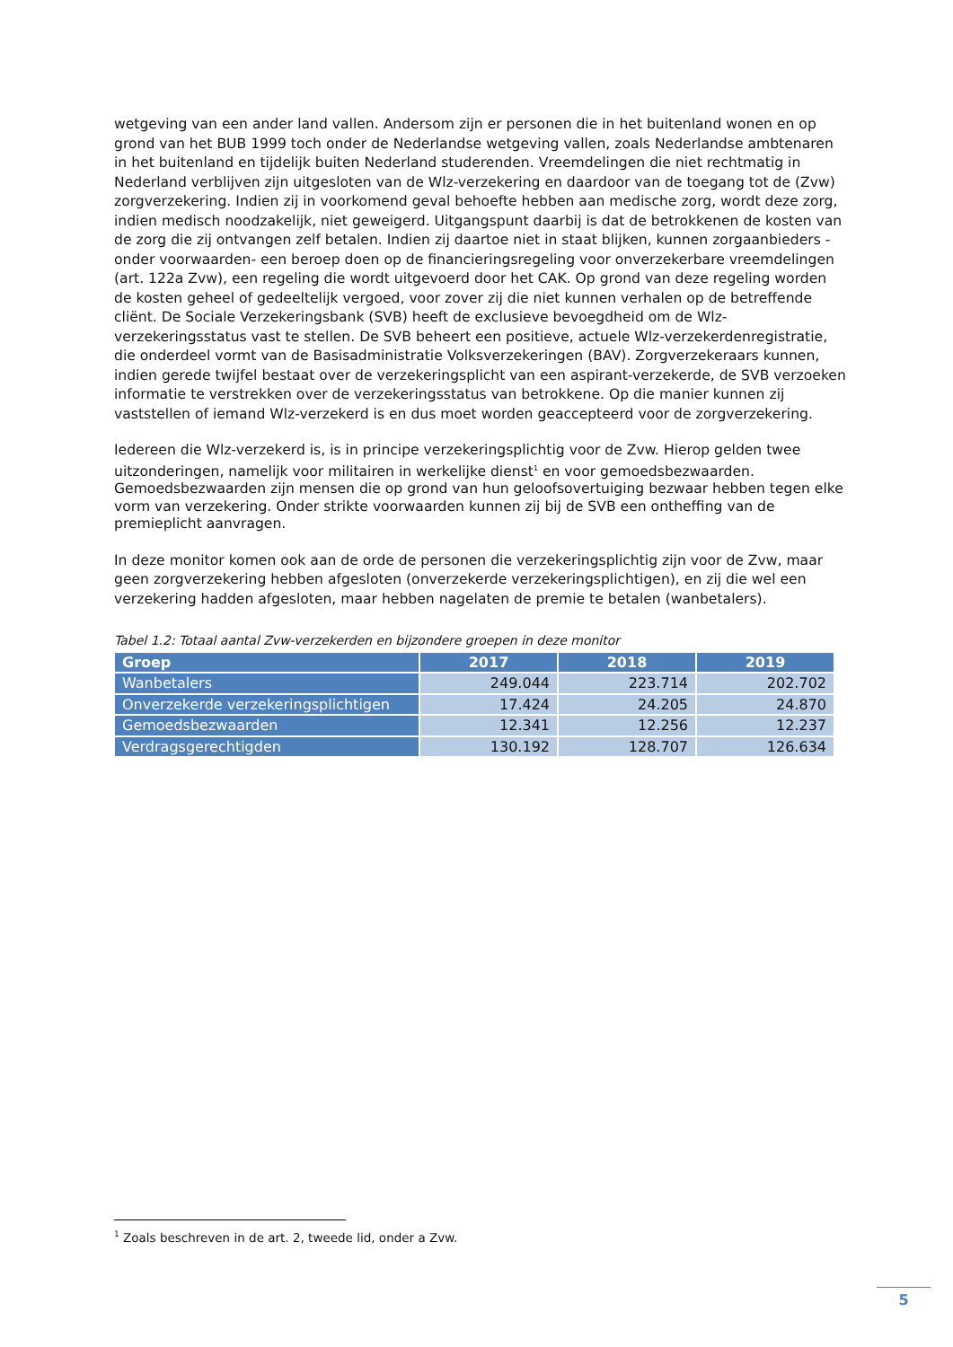wetgeving van een ander land vallen. Andersom zijn er personen die in het buitenland wonen en op grond van het BUB 1999 toch onder de Nederlandse wetgeving vallen, zoals Nederlandse ambtenaren in het buitenland en tijdelijk buiten Nederland studerenden. Vreemdelingen die niet rechtmatig in Nederland verblijven zijn uitgesloten van de Wlz-verzekering en daardoor van de toegang tot de (Zvw) zorgverzekering. Indien zij in voorkomend geval behoefte hebben aan medische zorg, wordt deze zorg, indien medisch noodzakelijk, niet geweigerd. Uitgangspunt daarbij is dat de betrokkenen de kosten van de zorg die zij ontvangen zelf betalen. Indien zij daartoe niet in staat blijken, kunnen zorgaanbieders -onder voorwaarden- een beroep doen op de financieringsregeling voor onverzekerbare vreemdelingen (art. 122a Zvw), een regeling die wordt uitgevoerd door het CAK. Op grond van deze regeling worden de kosten geheel of gedeeltelijk vergoed, voor zover zij die niet kunnen verhalen op de betreffende cliënt. De Sociale Verzekeringsbank (SVB) heeft de exclusieve bevoegdheid om de Wlz-verzekeringsstatus vast te stellen. De SVB beheert een positieve, actuele Wlz-verzekerdenregistratie, die onderdeel vormt van de Basisadministratie Volksverzekeringen (BAV). Zorgverzekeraars kunnen, indien gerede twijfel bestaat over de verzekeringsplicht van een aspirant-verzekerde, de SVB verzoeken informatie te verstrekken over de verzekeringsstatus van betrokkene. Op die manier kunnen zij vaststellen of iemand Wlz-verzekerd is en dus moet worden geaccepteerd voor de zorgverzekering.
Iedereen die Wlz-verzekerd is, is in principe verzekeringsplichtig voor de Zvw. Hierop gelden twee uitzonderingen, namelijk voor militairen in werkelijke dienst<sup>1</sup> en voor gemoedsbezwaarden. Gemoedsbezwaarden zijn mensen die op grond van hun geloofsovertuiging bezwaar hebben tegen elke vorm van verzekering. Onder strikte voorwaarden kunnen zij bij de SVB een ontheffing van de premieplicht aanvragen.
In deze monitor komen ook aan de orde de personen die verzekeringsplichtig zijn voor de Zvw, maar geen zorgverzekering hebben afgesloten (onverzekerde verzekeringsplichtigen), en zij die wel een verzekering hadden afgesloten, maar hebben nagelaten de premie te betalen (wanbetalers).
Tabel 1.2: Totaal aantal Zvw-verzekerden en bijzondere groepen in deze monitor
| Groep | 2017 | 2018 | 2019 |
| --- | --- | --- | --- |
| Wanbetalers | 249.044 | 223.714 | 202.702 |
| Onverzekerde verzekeringsplichtigen | 17.424 | 24.205 | 24.870 |
| Gemoedsbezwaarden | 12.341 | 12.256 | 12.237 |
| Verdragsgerechtigden | 130.192 | 128.707 | 126.634 |
<sup>1</sup> Zoals beschreven in de art. 2, tweede lid, onder a Zvw.
5